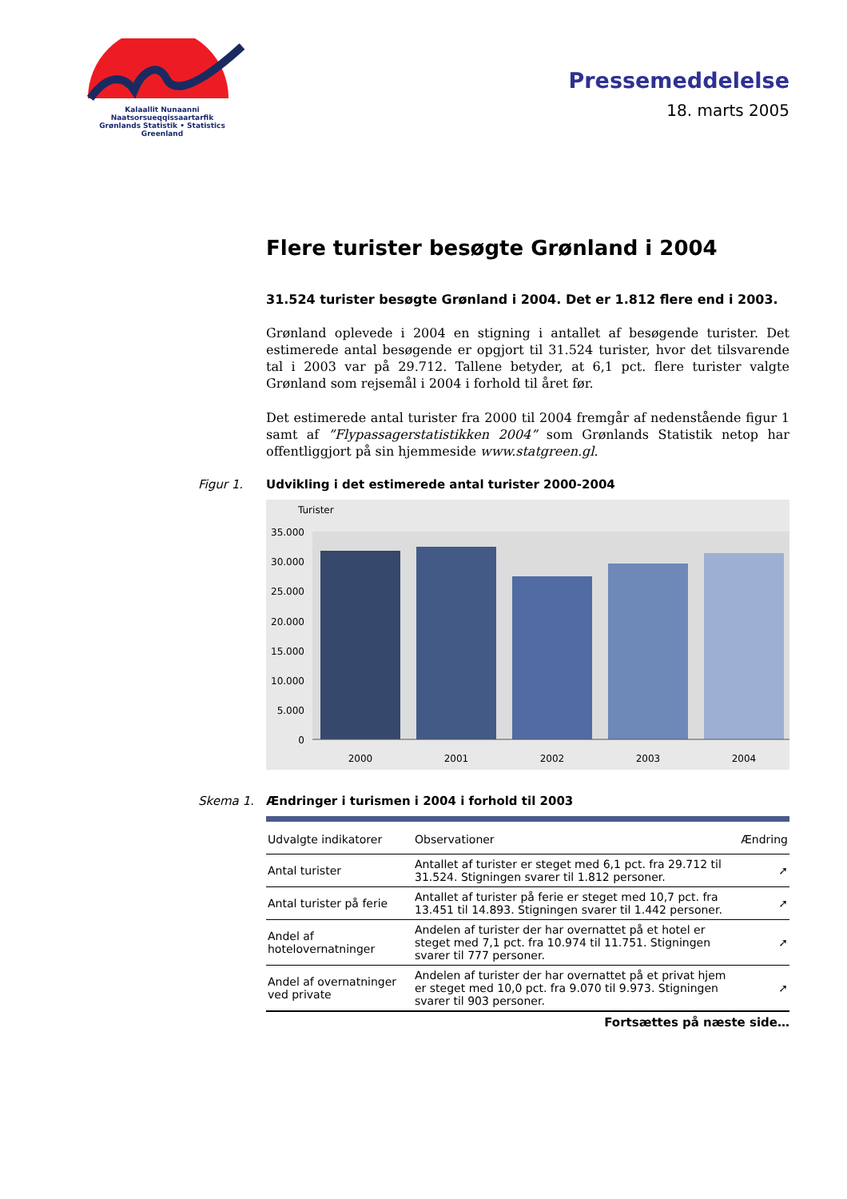Kalaallit Nunaanni Naatsorsueqqissaartarfik
Grønlands Statistik • Statistics Greenland
Pressemeddelelse
18. marts 2005
Flere turister besøgte Grønland i 2004
31.524 turister besøgte Grønland i 2004. Det er 1.812 flere end i 2003.
Grønland oplevede i 2004 en stigning i antallet af besøgende turister. Det estimerede antal besøgende er opgjort til 31.524 turister, hvor det tilsvarende tal i 2003 var på 29.712. Tallene betyder, at 6,1 pct. flere turister valgte Grønland som rejsemål i 2004 i forhold til året før.
Det estimerede antal turister fra 2000 til 2004 fremgår af nedenstående figur 1 samt af ”Flypassagerstatistikken 2004” som Grønlands Statistik netop har offentliggjort på sin hjemmeside www.statgreen.gl.
Figur 1. Udvikling i det estimerede antal turister 2000-2004
Turister
35.000
30.000
25.000
20.000
15.000
10.000
5.000
0
2000
2001
2002
2003
2004
Skema 1. Ændringer i turismen i 2004 i forhold til 2003
| Udvalgte indikatorer | Observationer | Ændring |
| --- | --- | --- |
| Antal turister | Antallet af turister er steget med 6,1 pct. fra 29.712 til 31.524. Stigningen svarer til 1.812 personer. | ➚ |
| Antal turister på ferie | Antallet af turister på ferie er steget med 10,7 pct. fra 13.451 til 14.893. Stigningen svarer til 1.442 personer. | ➚ |
| Andel af hotelovernatninger | Andelen af turister der har overnattet på et hotel er steget med 7,1 pct. fra 10.974 til 11.751. Stigningen svarer til 777 personer. | ➚ |
| Andel af overnatninger ved private | Andelen af turister der har overnattet på et privat hjem er steget med 10,0 pct. fra 9.070 til 9.973. Stigningen svarer til 903 personer. | ➚ |
Fortsættes på næste side…